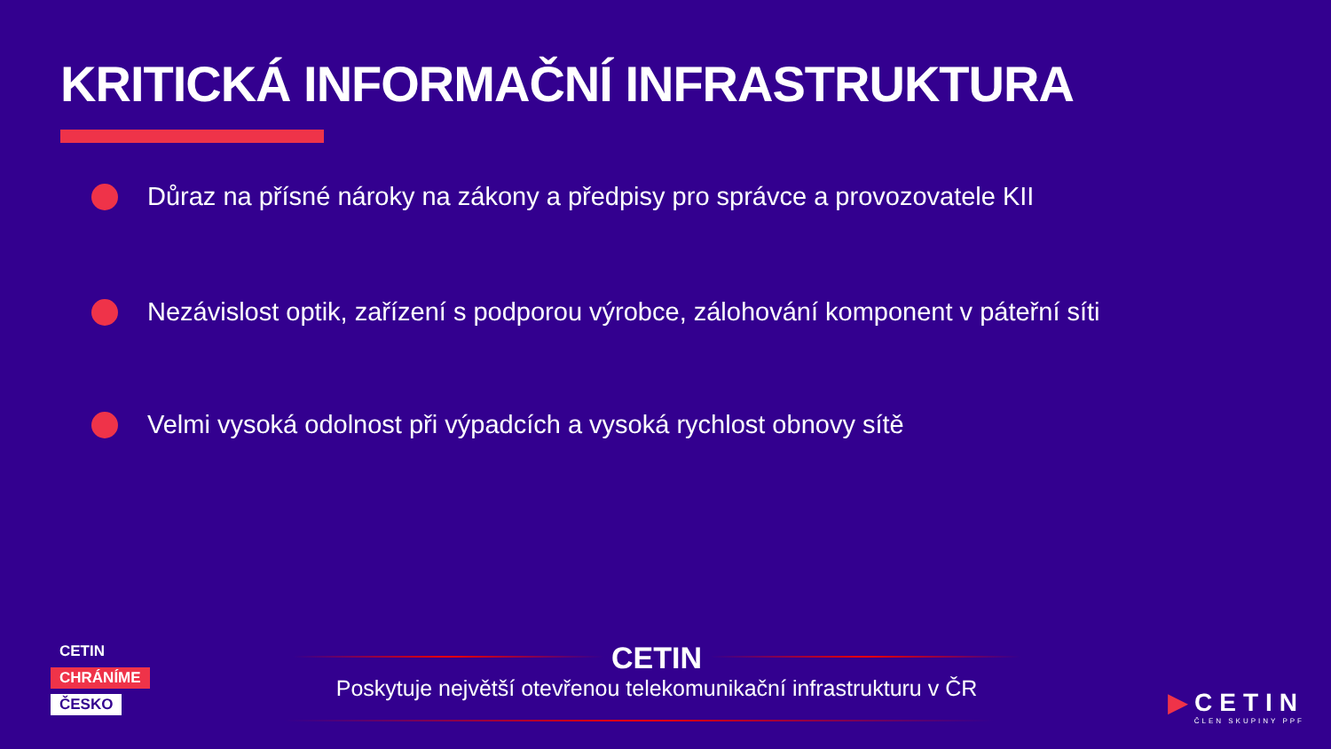KRITICKÁ INFORMAČNÍ INFRASTRUKTURA
Důraz na přísné nároky na zákony a předpisy pro správce a provozovatele KII
Nezávislost optik, zařízení s podporou výrobce, zálohování komponent v páteřní síti
Velmi vysoká odolnost při výpadcích a vysoká rychlost obnovy sítě
CETIN
CHRÁNÍME
ČESKO
CETIN
Poskytuje největší otevřenou telekomunikační infrastrukturu v ČR
▶CETIN
ČLEN SKUPINY PPF